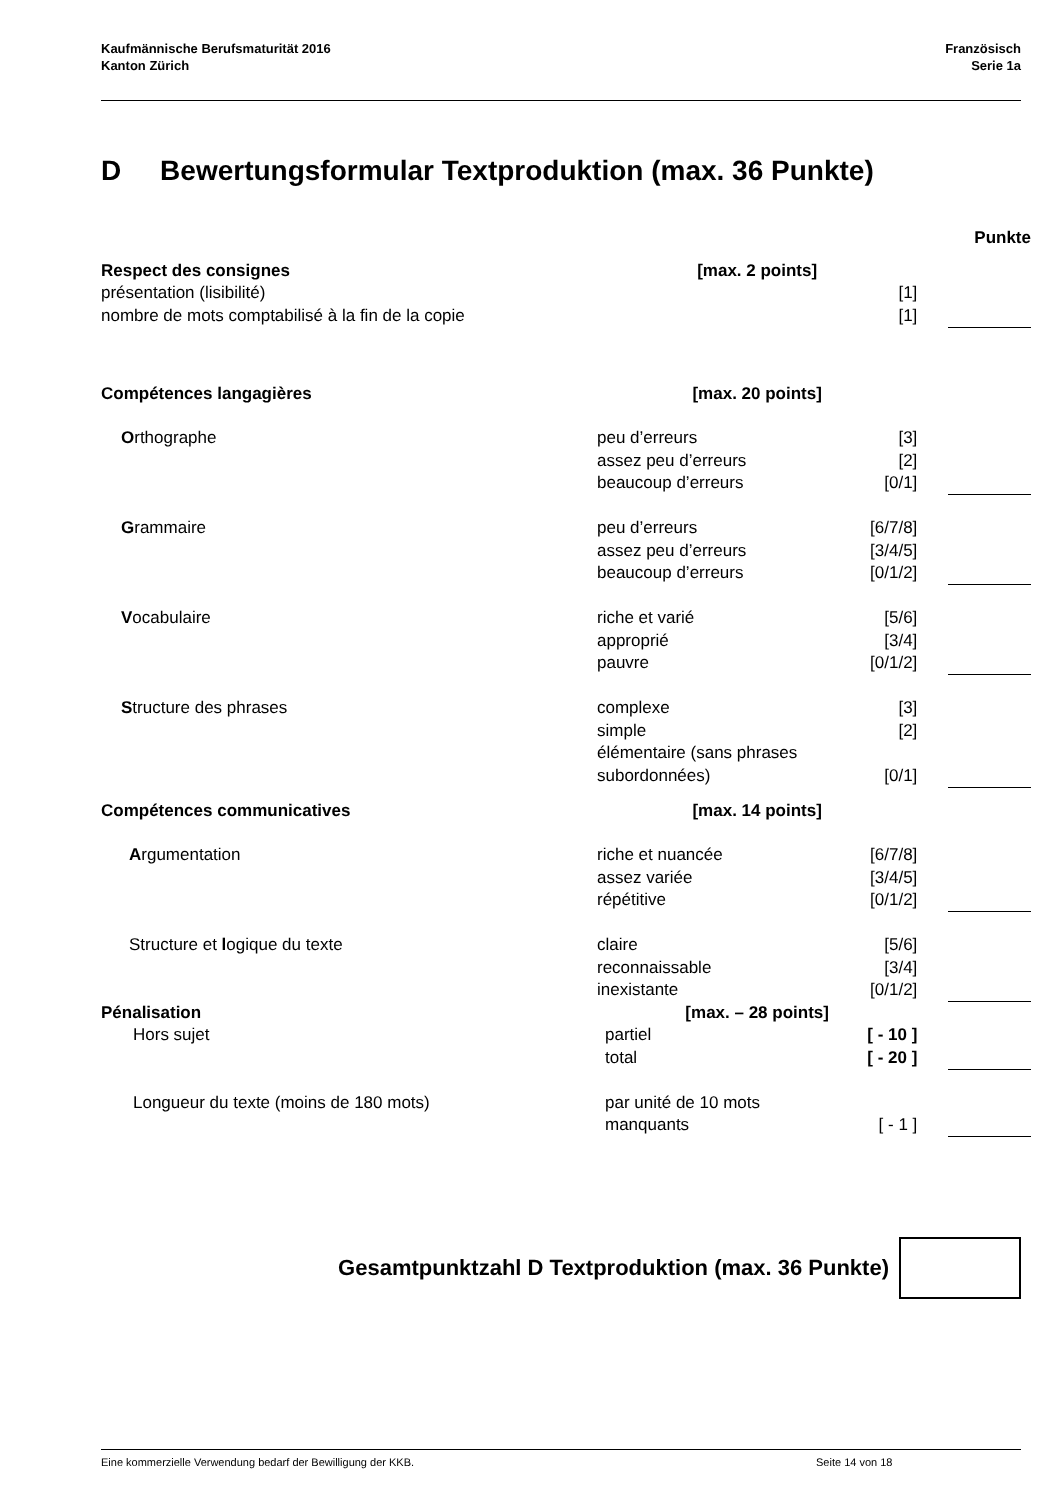Kaufmännische Berufsmaturität 2016
Kanton Zürich
Französisch
Serie 1a
D Bewertungsformular Textproduktion (max. 36 Punkte)
| | | | | Punkte |
| Respect des consignes | [max. 2 points] | | | |
| présentation (lisibilité) | | [1] | | |
| nombre de mots comptabilisé à la fin de la copie | | [1] | | |
| Compétences langagières | [max. 20 points] | | | |
| O rthographe | peu d’erreurs | [3] | | |
| | assez peu d’erreurs | [2] | | |
| | beaucoup d’erreurs | [0/1] | | |
| G rammaire | peu d’erreurs | [6/7/8] | | |
| | assez peu d’erreurs | [3/4/5] | | |
| | beaucoup d’erreurs | [0/1/2] | | |
| V ocabulaire | riche et varié | [5/6] | | |
| | approprié | [3/4] | | |
| | pauvre | [0/1/2] | | |
| S tructure des phrases | complexe | [3] | | |
| | simple | [2] | | |
| | élémentaire (sans phrases | | | |
| | subordonnées) | [0/1] | | |
| Compétences communicatives | [max. 14 points] | | | |
| A rgumentation | riche et nuancée | [6/7/8] | | |
| | assez variée | [3/4/5] | | |
| | répétitive | [0/1/2] | | |
| Structure et l ogique du texte | claire | [5/6] | | |
| | reconnaissable | [3/4] | | |
| | inexistante | [0/1/2] | | |
| Pénalisation | [max. – 28 points] | | | |
| Hors sujet | partiel | [ - 10 ] | | |
| | total | [ - 20 ] | | |
| Longueur du texte (moins de 180 mots) | par unité de 10 mots | | | |
| | manquants | [ - 1 ] | | |
Gesamtpunktzahl D Textproduktion (max. 36 Punkte)
Eine kommerzielle Verwendung bedarf der Bewilligung der KKB. Seite 14 von 18